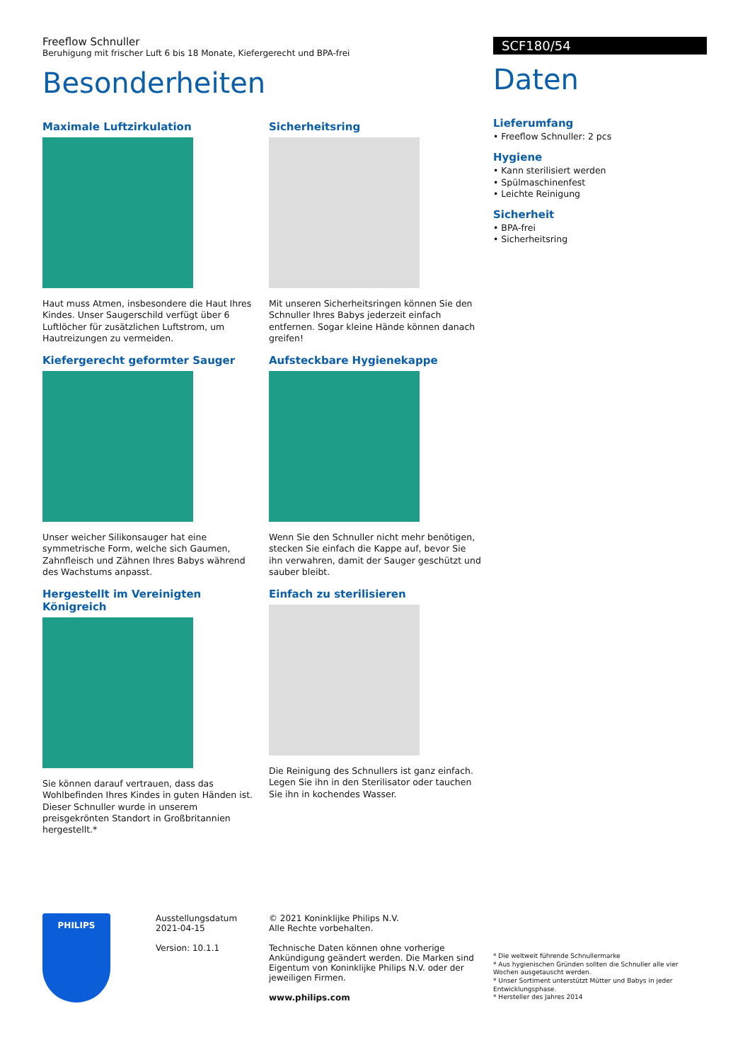Freeflow Schnuller
Beruhigung mit frischer Luft 6 bis 18 Monate, Kiefergerecht und BPA-frei
Besonderheiten
Maximale Luftzirkulation
Haut muss Atmen, insbesondere die Haut Ihres Kindes. Unser Saugerschild verfügt über 6 Luftlöcher für zusätzlichen Luftstrom, um Hautreizungen zu vermeiden.
Kiefergerecht geformter Sauger
Unser weicher Silikonsauger hat eine symmetrische Form, welche sich Gaumen, Zahnfleisch und Zähnen Ihres Babys während des Wachstums anpasst.
Hergestellt im Vereinigten Königreich
Sie können darauf vertrauen, dass das Wohlbefinden Ihres Kindes in guten Händen ist. Dieser Schnuller wurde in unserem preisgekrönten Standort in Großbritannien hergestellt.*
Sicherheitsring
Mit unseren Sicherheitsringen können Sie den Schnuller Ihres Babys jederzeit einfach entfernen. Sogar kleine Hände können danach greifen!
Aufsteckbare Hygienekappe
Wenn Sie den Schnuller nicht mehr benötigen, stecken Sie einfach die Kappe auf, bevor Sie ihn verwahren, damit der Sauger geschützt und sauber bleibt.
Einfach zu sterilisieren
Die Reinigung des Schnullers ist ganz einfach. Legen Sie ihn in den Sterilisator oder tauchen Sie ihn in kochendes Wasser.
SCF180/54
Daten
Lieferumfang
• Freeflow Schnuller: 2 pcs
Hygiene
• Kann sterilisiert werden
• Spülmaschinenfest
• Leichte Reinigung
Sicherheit
• BPA-frei
• Sicherheitsring
PHILIPS
Ausstellungsdatum
2021-04-15
Version: 10.1.1
© 2021 Koninklijke Philips N.V.
Alle Rechte vorbehalten.
Technische Daten können ohne vorherige Ankündigung geändert werden. Die Marken sind Eigentum von Koninklijke Philips N.V. oder der jeweiligen Firmen.
www.philips.com
* Die weltweit führende Schnullermarke
* Aus hygienischen Gründen sollten die Schnuller alle vier Wochen ausgetauscht werden.
* Unser Sortiment unterstützt Mütter und Babys in jeder Entwicklungsphase.
* Hersteller des Jahres 2014